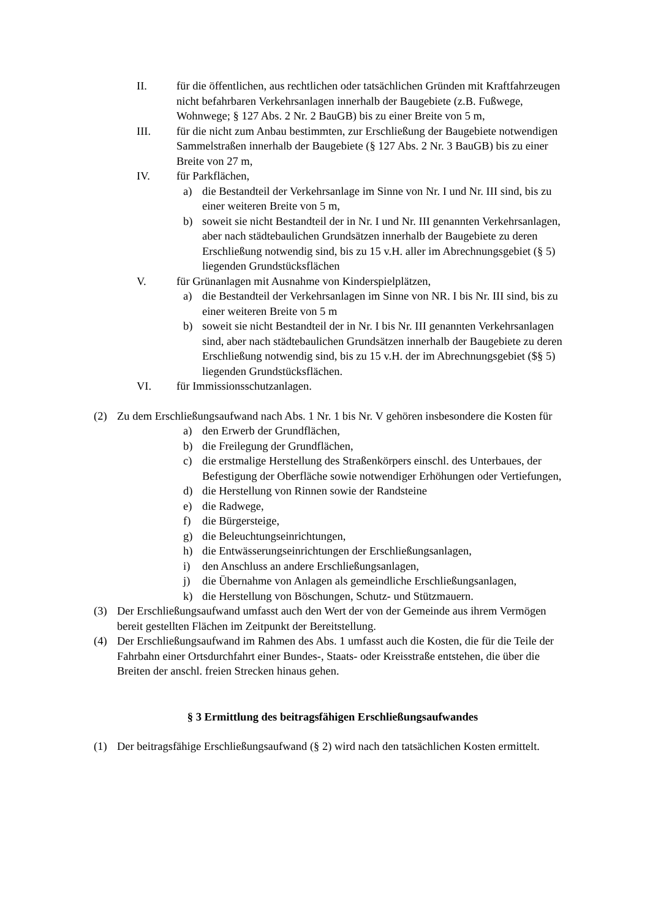II. für die öffentlichen, aus rechtlichen oder tatsächlichen Gründen mit Kraftfahrzeugen nicht befahrbaren Verkehrsanlagen innerhalb der Baugebiete (z.B. Fußwege, Wohnwege; § 127 Abs. 2 Nr. 2 BauGB) bis zu einer Breite von 5 m,
III. für die nicht zum Anbau bestimmten, zur Erschließung der Baugebiete notwendigen Sammelstraßen innerhalb der Baugebiete (§ 127 Abs. 2 Nr. 3 BauGB) bis zu einer Breite von 27 m,
IV. für Parkflächen,
a) die Bestandteil der Verkehrsanlage im Sinne von Nr. I und Nr. III sind, bis zu einer weiteren Breite von 5 m,
b) soweit sie nicht Bestandteil der in Nr. I und Nr. III genannten Verkehrsanlagen, aber nach städtebaulichen Grundsätzen innerhalb der Baugebiete zu deren Erschließung notwendig sind, bis zu 15 v.H. aller im Abrechnungsgebiet (§ 5) liegenden Grundstücksflächen
V. für Grünanlagen mit Ausnahme von Kinderspielplätzen,
a) die Bestandteil der Verkehrsanlagen im Sinne von NR. I bis Nr. III sind, bis zu einer weiteren Breite von 5 m
b) soweit sie nicht Bestandteil der in Nr. I bis Nr. III genannten Verkehrsanlagen sind, aber nach städtebaulichen Grundsätzen innerhalb der Baugebiete zu deren Erschließung notwendig sind, bis zu 15 v.H. der im Abrechnungsgebiet ($§ 5) liegenden Grundstücksflächen.
VI. für Immissionsschutzanlagen.
(2) Zu dem Erschließungsaufwand nach Abs. 1 Nr. 1 bis Nr. V gehören insbesondere die Kosten für
a) den Erwerb der Grundflächen,
b) die Freilegung der Grundflächen,
c) die erstmalige Herstellung des Straßenkörpers einschl. des Unterbaues, der Befestigung der Oberfläche sowie notwendiger Erhöhungen oder Vertiefungen,
d) die Herstellung von Rinnen sowie der Randsteine
e) die Radwege,
f) die Bürgersteige,
g) die Beleuchtungseinrichtungen,
h) die Entwässerungseinrichtungen der Erschließungsanlagen,
i) den Anschluss an andere Erschließungsanlagen,
j) die Übernahme von Anlagen als gemeindliche Erschließungsanlagen,
k) die Herstellung von Böschungen, Schutz- und Stützmauern.
(3) Der Erschließungsaufwand umfasst auch den Wert der von der Gemeinde aus ihrem Vermögen bereit gestellten Flächen im Zeitpunkt der Bereitstellung.
(4) Der Erschließungsaufwand im Rahmen des Abs. 1 umfasst auch die Kosten, die für die Teile der Fahrbahn einer Ortsdurchfahrt einer Bundes-, Staats- oder Kreisstraße entstehen, die über die Breiten der anschl. freien Strecken hinaus gehen.
§ 3 Ermittlung des beitragsfähigen Erschließungsaufwandes
(1) Der beitragsfähige Erschließungsaufwand (§ 2) wird nach den tatsächlichen Kosten ermittelt.